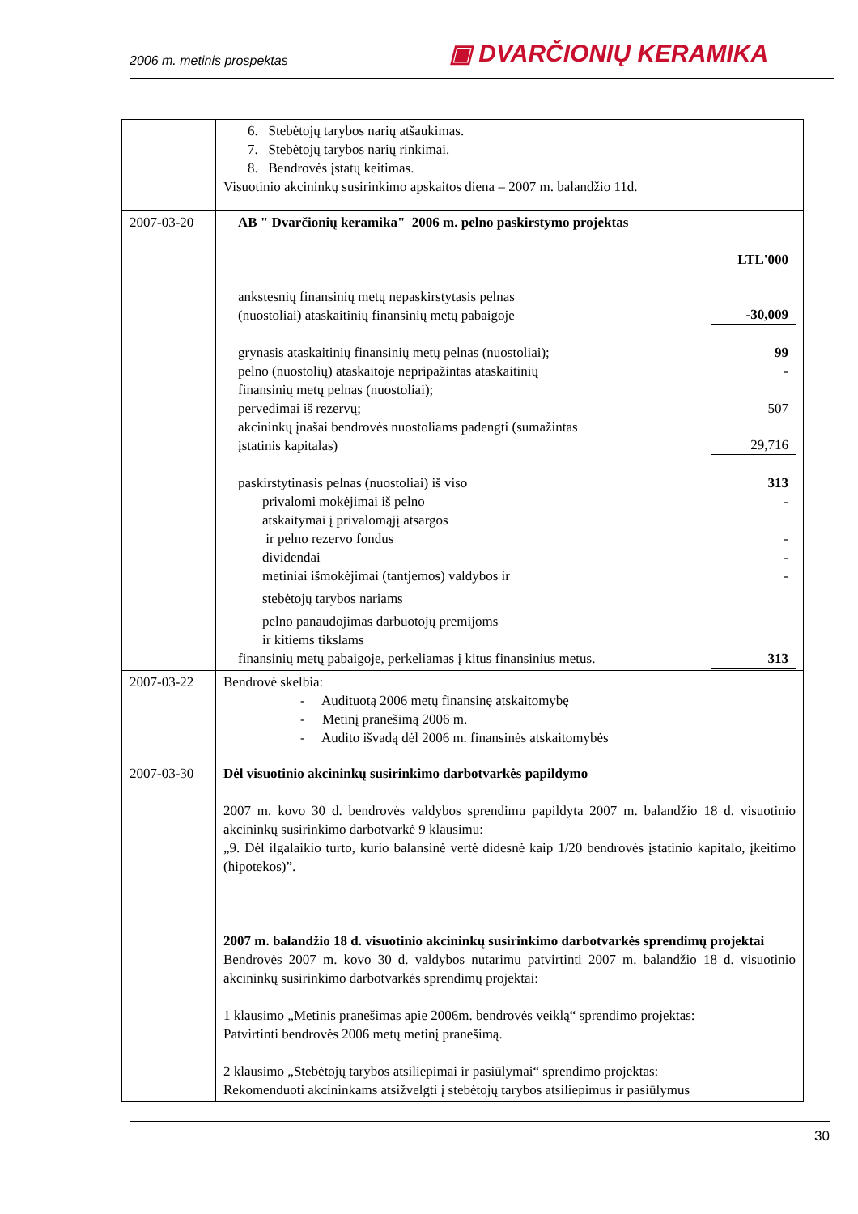2006 m. metinis prospektas ▣ DVARČIONIŲ KERAMIKA
| | 6. Stebėtojų tarybos narių atšaukimas. 7. Stebėtojų tarybos narių rinkimai. 8. Bendrovės įstatų keitimas. Visuotinio akcininkų susirinkimo apskaitos diena – 2007 m. balandžio 11d. |
| 2007-03-20 | AB " Dvarčionių keramika" 2006 m. pelno paskirstymo projektas LTL'000 ankstesnių finansinių metų nepaskirstytasis pelnas (nuostoliai) ataskaitinių finansinių metų pabaigoje -30,009 grynasis ataskaitinių finansinių metų pelnas (nuostoliai); 99 pelno (nuostolių) ataskaitoje nepripažintas ataskaitinių finansinių metų pelnas (nuostoliai); - pervedimai iš rezervų; 507 akcininkų įnašai bendrovės nuostoliams padengti (sumažintas įstatinis kapitalas) 29,716 paskirstytinasis pelnas (nuostoliai) iš viso 313 privalomi mokėjimai iš pelno - atskaitymai į privalomąjį atsargos ir pelno rezervo fondus - dividendai - metiniai išmokėjimai (tantjemos) valdybos ir - stebėtojų tarybos nariams pelno panaudojimas darbuotojų premijoms ir kitiems tikslams finansinių metų pabaigoje, perkeliamas į kitus finansinius metus. 313 |
| 2007-03-22 | Bendrovė skelbia: - Audituotą 2006 metų finansinę atskaitomybę - Metinį pranešimą 2006 m. - Audito išvadą dėl 2006 m. finansinės atskaitomybės |
| 2007-03-30 | Dėl visuotinio akcininkų susirinkimo darbotvarkės papildymo 2007 m. kovo 30 d. bendrovės valdybos sprendimu papildyta 2007 m. balandžio 18 d. visuotinio akcininkų susirinkimo darbotvarkė 9 klausimu: „9. Dėl ilgalaikio turto, kurio balansinė vertė didesnė kaip 1/20 bendrovės įstatinio kapitalo, įkeitimo (hipotekos)”. 2007 m. balandžio 18 d. visuotinio akcininkų susirinkimo darbotvarkės sprendimų projektai Bendrovės 2007 m. kovo 30 d. valdybos nutarimu patvirtinti 2007 m. balandžio 18 d. visuotinio akcininkų susirinkimo darbotvarkės sprendimų projektai: 1 klausimo „Metinis pranešimas apie 2006m. bendrovės veiklą“ sprendimo projektas: Patvirtinti bendrovės 2006 metų metinį pranešimą. 2 klausimo „Stebėtojų tarybos atsiliepimai ir pasiūlymai“ sprendimo projektas: Rekomenduoti akcininkams atsižvelgti į stebėtojų tarybos atsiliepimus ir pasiūlymus |
30